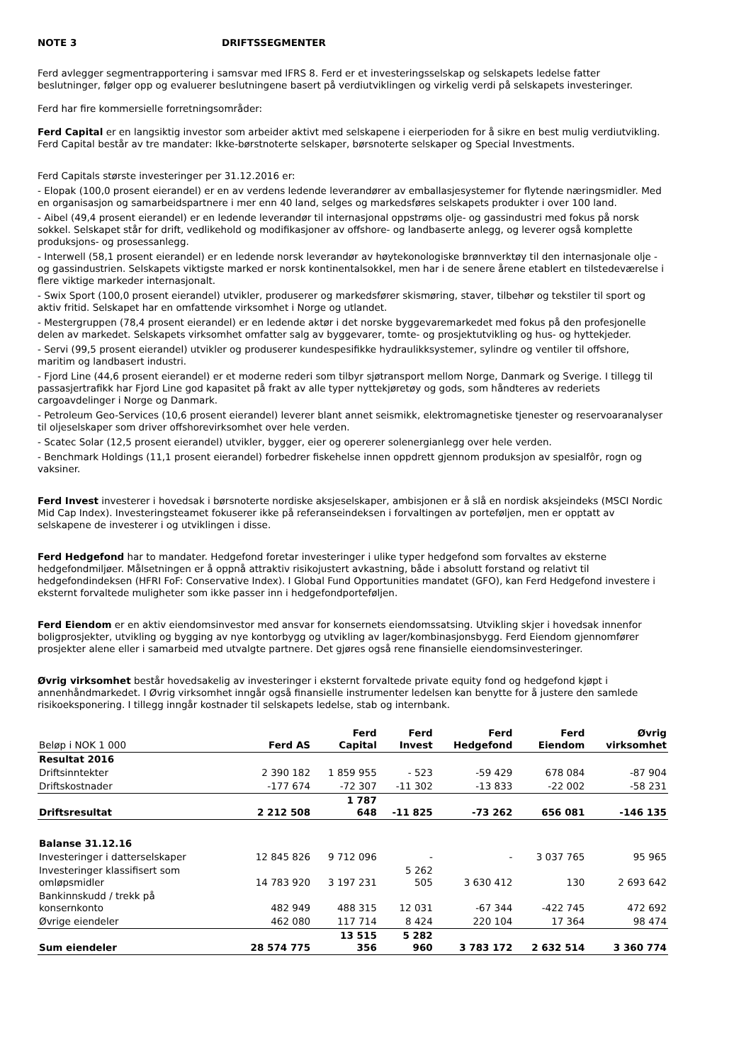NOTE 3 DRIFTSSEGMENTER
Ferd avlegger segmentrapportering i samsvar med IFRS 8. Ferd er et investeringsselskap og selskapets ledelse fatter beslutninger, følger opp og evaluerer beslutningene basert på verdiutviklingen og virkelig verdi på selskapets investeringer.
Ferd har fire kommersielle forretningsområder:
Ferd Capital er en langsiktig investor som arbeider aktivt med selskapene i eierperioden for å sikre en best mulig verdiutvikling. Ferd Capital består av tre mandater: Ikke-børstnoterte selskaper, børsnoterte selskaper og Special Investments.
Ferd Capitals største investeringer per 31.12.2016 er:
- Elopak (100,0 prosent eierandel) er en av verdens ledende leverandører av emballasjesystemer for flytende næringsmidler. Med en organisasjon og samarbeidspartnere i mer enn 40 land, selges og markedsføres selskapets produkter i over 100 land.
- Aibel (49,4 prosent eierandel) er en ledende leverandør til internasjonal oppstrøms olje- og gassindustri med fokus på norsk sokkel. Selskapet står for drift, vedlikehold og modifikasjoner av offshore- og landbaserte anlegg, og leverer også komplette produksjons- og prosessanlegg.
- Interwell (58,1 prosent eierandel) er en ledende norsk leverandør av høytekonologiske brønnverktøy til den internasjonale olje - og gassindustrien. Selskapets viktigste marked er norsk kontinentalsokkel, men har i de senere årene etablert en tilstedeværelse i flere viktige markeder internasjonalt.
- Swix Sport (100,0 prosent eierandel) utvikler, produserer og markedsfører skismøring, staver, tilbehør og tekstiler til sport og aktiv fritid. Selskapet har en omfattende virksomhet i Norge og utlandet.
- Mestergruppen (78,4 prosent eierandel) er en ledende aktør i det norske byggevaremarkedet med fokus på den profesjonelle delen av markedet. Selskapets virksomhet omfatter salg av byggevarer, tomte- og prosjektutvikling og hus- og hyttekjeder.
- Servi (99,5 prosent eierandel) utvikler og produserer kundespesifikke hydraulikksystemer, sylindre og ventiler til offshore, maritim og landbasert industri.
- Fjord Line (44,6 prosent eierandel) er et moderne rederi som tilbyr sjøtransport mellom Norge, Danmark og Sverige. I tillegg til passasjertrafikk har Fjord Line god kapasitet på frakt av alle typer nyttekjøretøy og gods, som håndteres av rederiets cargoavdelinger i Norge og Danmark.
- Petroleum Geo-Services (10,6 prosent eierandel) leverer blant annet seismikk, elektromagnetiske tjenester og reservoaranalyser til oljeselskaper som driver offshorevirksomhet over hele verden.
- Scatec Solar (12,5 prosent eierandel) utvikler, bygger, eier og opererer solenergianlegg over hele verden.
- Benchmark Holdings (11,1 prosent eierandel) forbedrer fiskehelse innen oppdrett gjennom produksjon av spesialfôr, rogn og vaksiner.
Ferd Invest investerer i hovedsak i børsnoterte nordiske aksjeselskaper, ambisjonen er å slå en nordisk aksjeindeks (MSCI Nordic Mid Cap Index). Investeringsteamet fokuserer ikke på referanseindeksen i forvaltingen av porteføljen, men er opptatt av selskapene de investerer i og utviklingen i disse.
Ferd Hedgefond har to mandater. Hedgefond foretar investeringer i ulike typer hedgefond som forvaltes av eksterne hedgefondmiljøer. Målsetningen er å oppnå attraktiv risikojustert avkastning, både i absolutt forstand og relativt til hedgefondindeksen (HFRI FoF: Conservative Index). I Global Fund Opportunities mandatet (GFO), kan Ferd Hedgefond investere i eksternt forvaltede muligheter som ikke passer inn i hedgefondporteføljen.
Ferd Eiendom er en aktiv eiendomsinvestor med ansvar for konsernets eiendomssatsing. Utvikling skjer i hovedsak innenfor boligprosjekter, utvikling og bygging av nye kontorbygg og utvikling av lager/kombinasjonsbygg. Ferd Eiendom gjennomfører prosjekter alene eller i samarbeid med utvalgte partnere. Det gjøres også rene finansielle eiendomsinvesteringer.
Øvrig virksomhet består hovedsakelig av investeringer i eksternt forvaltede private equity fond og hedgefond kjøpt i annenhåndmarkedet. I Øvrig virksomhet inngår også finansielle instrumenter ledelsen kan benytte for å justere den samlede risikoeksponering. I tillegg inngår kostnader til selskapets ledelse, stab og internbank.
| Beløp i NOK 1 000 | Ferd AS | Ferd Capital | Ferd Invest | Ferd Hedgefond | Ferd Eiendom | Øvrig virksomhet |
| --- | --- | --- | --- | --- | --- | --- |
| Resultat 2016 | | | | | | |
| Driftsinntekter | 2 390 182 | 1 859 955 | - 523 | -59 429 | 678 084 | -87 904 |
| Driftskostnader | -177 674 | -72 307 | -11 302 | -13 833 | -22 002 | -58 231 |
| Driftsresultat | 2 212 508 | 1 787 648 | -11 825 | -73 262 | 656 081 | -146 135 |
| Balanse 31.12.16 | | | | | | |
| Investeringer i datterselskaper | 12 845 826 | 9 712 096 | - | - | 3 037 765 | 95 965 |
| Investeringer klassifisert som omløpsmidler | 14 783 920 | 3 197 231 | 5 262 505 | 3 630 412 | 130 | 2 693 642 |
| Bankinnskudd / trekk på konsernkonto | 482 949 | 488 315 | 12 031 | -67 344 | -422 745 | 472 692 |
| Øvrige eiendeler | 462 080 | 117 714 | 8 424 | 220 104 | 17 364 | 98 474 |
| Sum eiendeler | 28 574 775 | 13 515 356 | 5 282 960 | 3 783 172 | 2 632 514 | 3 360 774 |